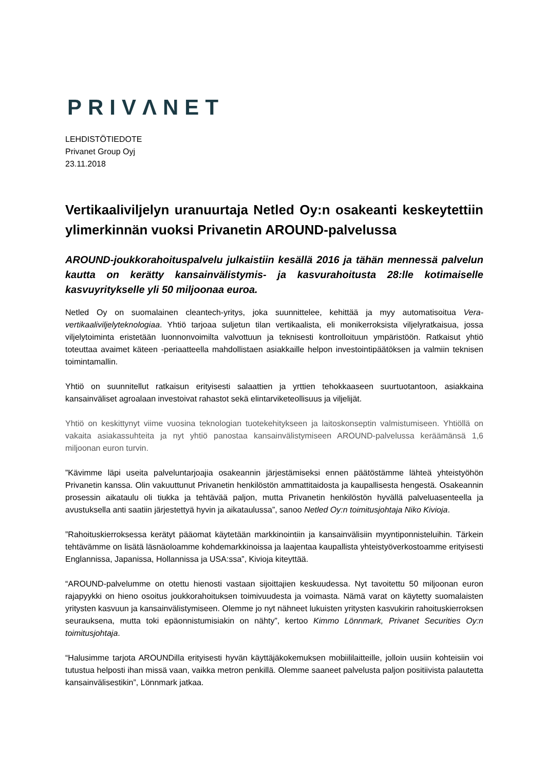PRIVΛNET
LEHDISTÖTIEDOTE
Privanet Group Oyj
23.11.2018
Vertikaaliviljelyn uranuurtaja Netled Oy:n osakeanti keskeytettiin ylimerkinnän vuoksi Privanetin AROUND-palvelussa
AROUND-joukkorahoituspalvelu julkaistiin kesällä 2016 ja tähän mennessä palvelun kautta on kerätty kansainvälistymis- ja kasvurahoitusta 28:lle kotimaiselle kasvuyritykselle yli 50 miljoonaa euroa.
Netled Oy on suomalainen cleantech-yritys, joka suunnittelee, kehittää ja myy automatisoitua Vera-vertikaaliviljelyteknologiaa. Yhtiö tarjoaa suljetun tilan vertikaalista, eli monikerroksista viljelyratkaisua, jossa viljelytoiminta eristetään luonnonvoimilta valvottuun ja teknisesti kontrolloituun ympäristöön. Ratkaisut yhtiö toteuttaa avaimet käteen -periaatteella mahdollistaen asiakkaille helpon investointipäätöksen ja valmiin teknisen toimintamallin.
Yhtiö on suunnitellut ratkaisun erityisesti salaattien ja yrttien tehokkaaseen suurtuotantoon, asiakkaina kansainväliset agroalaan investoivat rahastot sekä elintarviketeollisuus ja viljelijät.
Yhtiö on keskittynyt viime vuosina teknologian tuotekehitykseen ja laitoskonseptin valmistumiseen. Yhtiöllä on vakaita asiakassuhteita ja nyt yhtiö panostaa kansainvälistymiseen AROUND-palvelussa keräämänsä 1,6 miljoonan euron turvin.
”Kävimme läpi useita palveluntarjoajia osakeannin järjestämiseksi ennen päätöstämme lähteä yhteistyöhön Privanetin kanssa. Olin vakuuttunut Privanetin henkilöstön ammattitaidosta ja kaupallisesta hengestä. Osakeannin prosessin aikataulu oli tiukka ja tehtävää paljon, mutta Privanetin henkilöstön hyvällä palveluasenteella ja avustuksella anti saatiin järjestettyä hyvin ja aikataulussa”, sanoo Netled Oy:n toimitusjohtaja Niko Kivioja.
”Rahoituskierroksessa kerätyt pääomat käytetään markkinointiin ja kansainvälisiin myyntiponnisteluihin. Tärkein tehtävämme on lisätä läsnäoloamme kohdemarkkinoissa ja laajentaa kaupallista yhteistyöverkostoamme erityisesti Englannissa, Japanissa, Hollannissa ja USA:ssa”, Kivioja kiteyttää.
“AROUND-palvelumme on otettu hienosti vastaan sijoittajien keskuudessa. Nyt tavoitettu 50 miljoonan euron rajapyykki on hieno osoitus joukkorahoituksen toimivuudesta ja voimasta. Nämä varat on käytetty suomalaisten yritysten kasvuun ja kansainvälistymiseen. Olemme jo nyt nähneet lukuisten yritysten kasvukirin rahoituskierroksen seurauksena, mutta toki epäonnistumisiakin on nähty”, kertoo Kimmo Lönnmark, Privanet Securities Oy:n toimitusjohtaja.
“Halusimme tarjota AROUNDilla erityisesti hyvän käyttäjäkokemuksen mobiililaitteille, jolloin uusiin kohteisiin voi tutustua helposti ihan missä vaan, vaikka metron penkillä. Olemme saaneet palvelusta paljon positiivista palautetta kansainvälisestikin”, Lönnmark jatkaa.